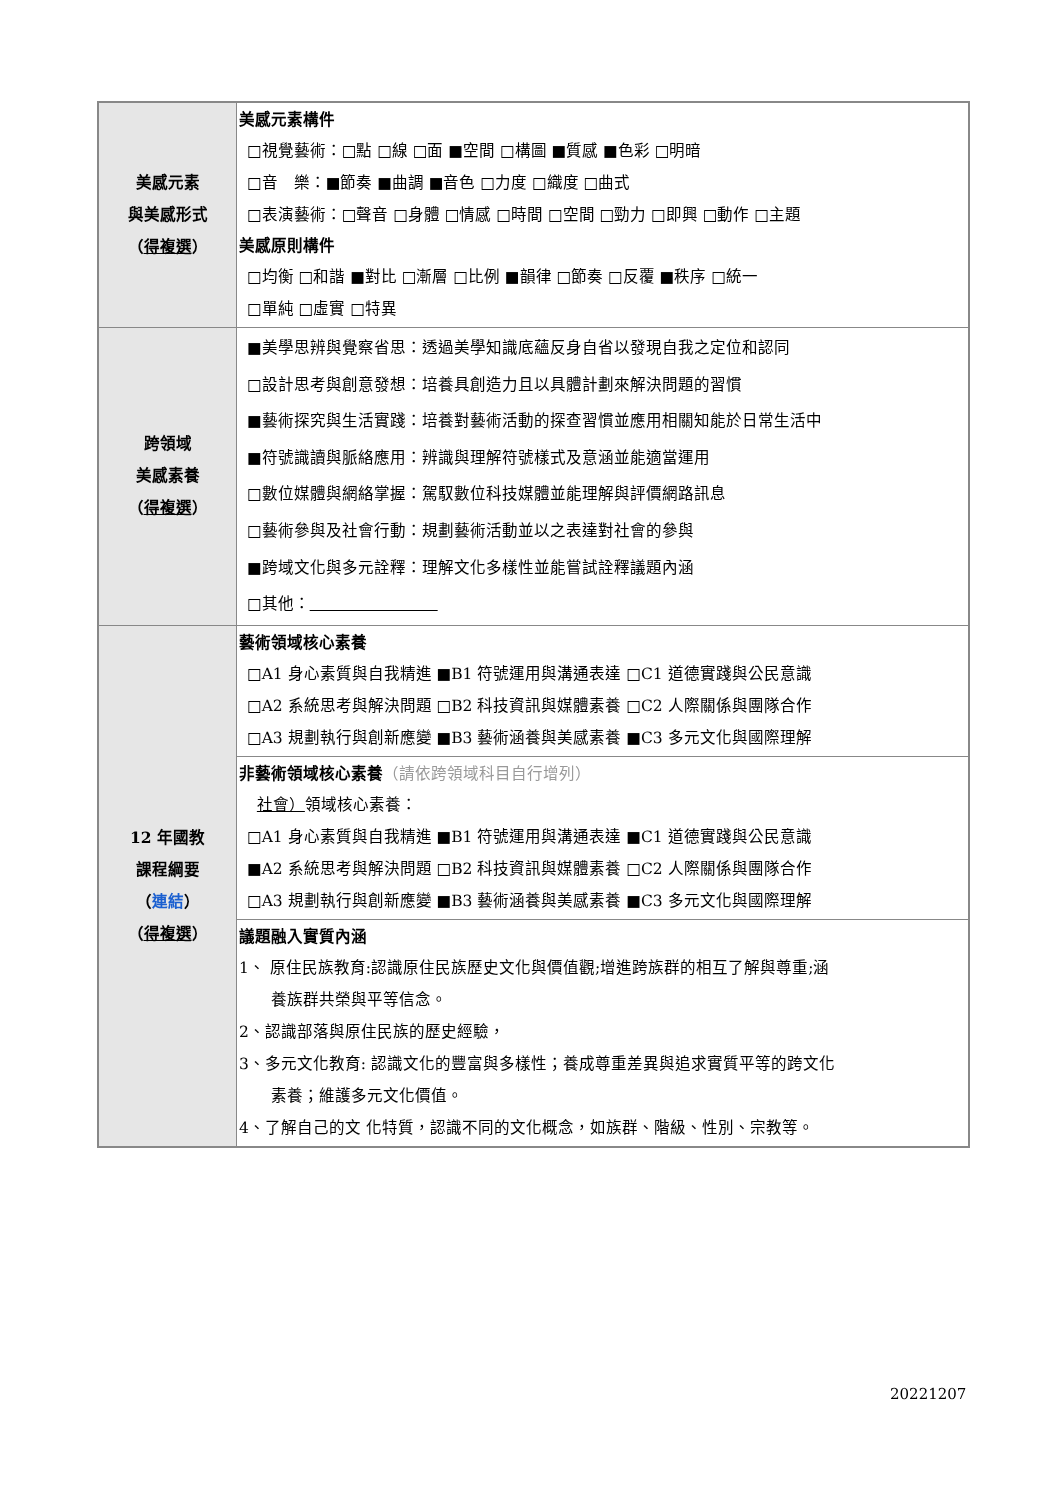| 美感元素 與美感形式 （ 得複選 ） | 美感元素構件 □視覺藝術：□點 □線 □面 ■空間 □構圖 ■質感 ■色彩 □明暗 □音 樂：■節奏 ■曲調 ■音色 □力度 □織度 □曲式 □表演藝術：□聲音 □身體 □情感 □時間 □空間 □勁力 □即興 □動作 □主題 美感原則構件 □均衡 □和諧 ■對比 □漸層 □比例 ■韻律 □節奏 □反覆 ■秩序 □統一 □單純 □虛實 □特異 |
| 跨領域 美感素養 （ 得複選 ） | ■美學思辨與覺察省思：透過美學知識底蘊反身自省以發現自我之定位和認同 □設計思考與創意發想：培養具創造力且以具體計劃來解決問題的習慣 ■藝術探究與生活實踐：培養對藝術活動的探查習慣並應用相關知能於日常生活中 ■符號識讀與脈絡應用：辨識與理解符號樣式及意涵並能適當運用 □數位媒體與網絡掌握：駕馭數位科技媒體並能理解與評價網路訊息 □藝術參與及社會行動：規劃藝術活動並以之表達對社會的參與 ■跨域文化與多元詮釋：理解文化多樣性並能嘗試詮釋議題內涵 □其他： |
| 12 年國教 課程綱要 （ 連結 ） （ 得複選 ） | 藝術領域核心素養 □A1 身心素質與自我精進 ■B1 符號運用與溝通表達 □C1 道德實踐與公民意識 □A2 系統思考與解決問題 □B2 科技資訊與媒體素養 □C2 人際關係與團隊合作 □A3 規劃執行與創新應變 ■B3 藝術涵養與美感素養 ■C3 多元文化與國際理解 |
| | 非藝術領域核心素養 （請依跨領域科目自行增列） 社會） 領域核心素養： □A1 身心素質與自我精進 ■B1 符號運用與溝通表達 ■C1 道德實踐與公民意識 ■A2 系統思考與解決問題 □B2 科技資訊與媒體素養 □C2 人際關係與團隊合作 □A3 規劃執行與創新應變 ■B3 藝術涵養與美感素養 ■C3 多元文化與國際理解 |
| | 議題融入實質內涵 1、 原住民族教育:認識原住民族歷史文化與價值觀;增進跨族群的相互了解與尊重;涵 養族群共榮與平等信念。 2、認識部落與原住民族的歷史經驗， 3、多元文化教育: 認識文化的豐富與多樣性；養成尊重差異與追求實質平等的跨文化 素養；維護多元文化價值。 4、了解自己的文 化特質，認識不同的文化概念，如族群、階級、性別、宗教等。 |
20221207